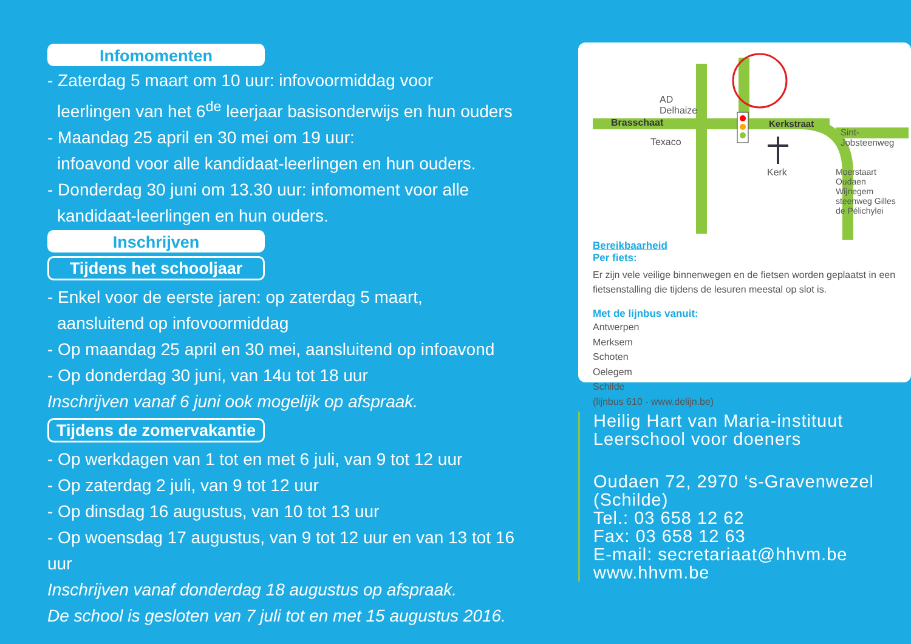Infomomenten
- Zaterdag 5 maart om 10 uur: infovoormiddag voor
leerlingen van het 6<sup>de</sup> leerjaar basisonderwijs en hun ouders
- Maandag 25 april en 30 mei om 19 uur:
infoavond voor alle kandidaat-leerlingen en hun ouders.
- Donderdag 30 juni om 13.30 uur: infomoment voor alle
kandidaat-leerlingen en hun ouders.
Inschrijven
Tijdens het schooljaar
- Enkel voor de eerste jaren: op zaterdag 5 maart,
aansluitend op infovoormiddag
- Op maandag 25 april en 30 mei, aansluitend op infoavond
- Op donderdag 30 juni, van 14u tot 18 uur
Inschrijven vanaf 6 juni ook mogelijk op afspraak.
Tijdens de zomervakantie
- Op werkdagen van 1 tot en met 6 juli, van 9 tot 12 uur
- Op zaterdag 2 juli, van 9 tot 12 uur
- Op dinsdag 16 augustus, van 10 tot 13 uur
- Op woensdag 17 augustus, van 9 tot 12 uur en van 13 tot 16 uur
Inschrijven vanaf donderdag 18 augustus op afspraak.
De school is gesloten van 7 juli tot en met 15 augustus 2016.
AD
Delhaize
Brasschaat Kerkstraat
Sint-Jobsteenweg
Texaco
Kerk Moerstaart Oudaen Wijnegem steenweg Gilles de Pélichylei
Bereikbaarheid
Per fiets:
Er zijn vele veilige binnenwegen en de fietsen worden geplaatst in een fietsenstalling die tijdens de lesuren meestal op slot is.
Met de lijnbus vanuit:
Antwerpen
Merksem
Schoten
Oelegem
Schilde
(lijnbus 610 - www.delijn.be)
Heilig Hart van Maria-instituut
Leerschool voor doeners
Oudaen 72, 2970 ‘s-Gravenwezel (Schilde)
Tel.: 03 658 12 62
Fax: 03 658 12 63
E-mail: secretariaat@hhvm.be
www.hhvm.be